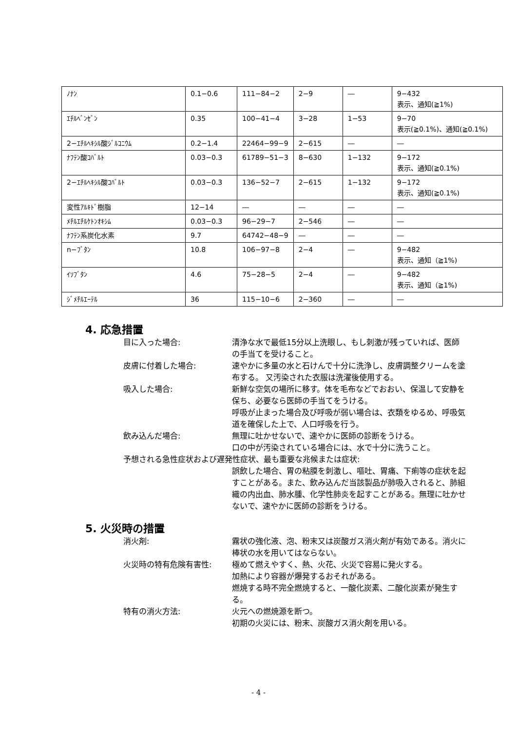| ﾉﾅﾝ | 0.1−0.6 | 111−84−2 | 2−9 | ― | 9−432 表示、通知(≧1%) |
| ｴﾁﾙﾍﾞﾝｾﾞﾝ | 0.35 | 100−41−4 | 3−28 | 1−53 | 9−70 表示(≧0.1%)、通知(≧0.1%) |
| 2−ｴﾁﾙﾍｷｼﾙ酸ｼﾞﾙｺﾆｳﾑ | 0.2−1.4 | 22464−99−9 | 2−615 | ― | ― |
| ﾅﾌﾃﾝ酸ｺﾊﾞﾙﾄ | 0.03−0.3 | 61789−51−3 | 8−630 | 1−132 | 9−172 表示、通知(≧0.1%) |
| 2−ｴﾁﾙﾍｷｼﾙ酸ｺﾊﾞﾙﾄ | 0.03−0.3 | 136−52−7 | 2−615 | 1−132 | 9−172 表示、通知(≧0.1%) |
| 変性ｱﾙｷﾄﾞ樹脂 | 12−14 | ― | ― | ― | ― |
| ﾒﾁﾙｴﾁﾙｹﾄﾝｵｷｼﾑ | 0.03−0.3 | 96−29−7 | 2−546 | ― | ― |
| ﾅﾌﾃﾝ系炭化水素 | 9.7 | 64742−48−9 | ― | ― | ― |
| n−ﾌﾞﾀﾝ | 10.8 | 106−97−8 | 2−4 | ― | 9−482 表示、通知（≧1%) |
| ｲｿﾌﾞﾀﾝ | 4.6 | 75−28−5 | 2−4 | ― | 9−482 表示、通知（≧1%) |
| ｼﾞﾒﾁﾙｴｰﾃﾙ | 36 | 115−10−6 | 2−360 | ― | ― |
4. 応急措置
目に入った場合: 清浄な水で最低15分以上洗眼し、もし刺激が残っていれば、医師の手当てを受けること。
皮膚に付着した場合: 速やかに多量の水と石けんで十分に洗浄し、皮膚調整クリームを塗布する。 又汚染された衣服は洗濯後使用する。
吸入した場合: 新鮮な空気の場所に移す。体を毛布などでおおい、保温して安静を保ち、必要なら医師の手当てをうける。
呼吸が止まった場合及び呼吸が弱い場合は、衣類をゆるめ、呼吸気道を確保した上で、人口呼吸を行う。
飲み込んだ場合: 無理に吐かせないで、速やかに医師の診断をうける。
口の中が汚染されている場合には、水で十分に洗うこと。
予想される急性症状および遅発性症状、最も重要な兆候または症状:
誤飲した場合、胃の粘膜を刺激し、嘔吐、胃痛、下痢等の症状を起すことがある。また、飲み込んだ当該製品が肺吸入されると、肺組織の内出血、肺水腫、化学性肺炎を起すことがある。無理に吐かせないで、速やかに医師の診断をうける。
5. 火災時の措置
消火剤: 霧状の強化液、泡、粉末又は炭酸ガス消火剤が有効である。消火に棒状の水を用いてはならない。
火災時の特有危険有害性: 極めて燃えやすく、熱、火花、火災で容易に発火する。
加熱により容器が爆発するおそれがある。
燃焼する時不完全燃焼すると、一酸化炭素、二酸化炭素が発生する。
特有の消火方法: 火元への燃焼源を断つ。
初期の火災には、粉末、炭酸ガス消火剤を用いる。
- 4 -